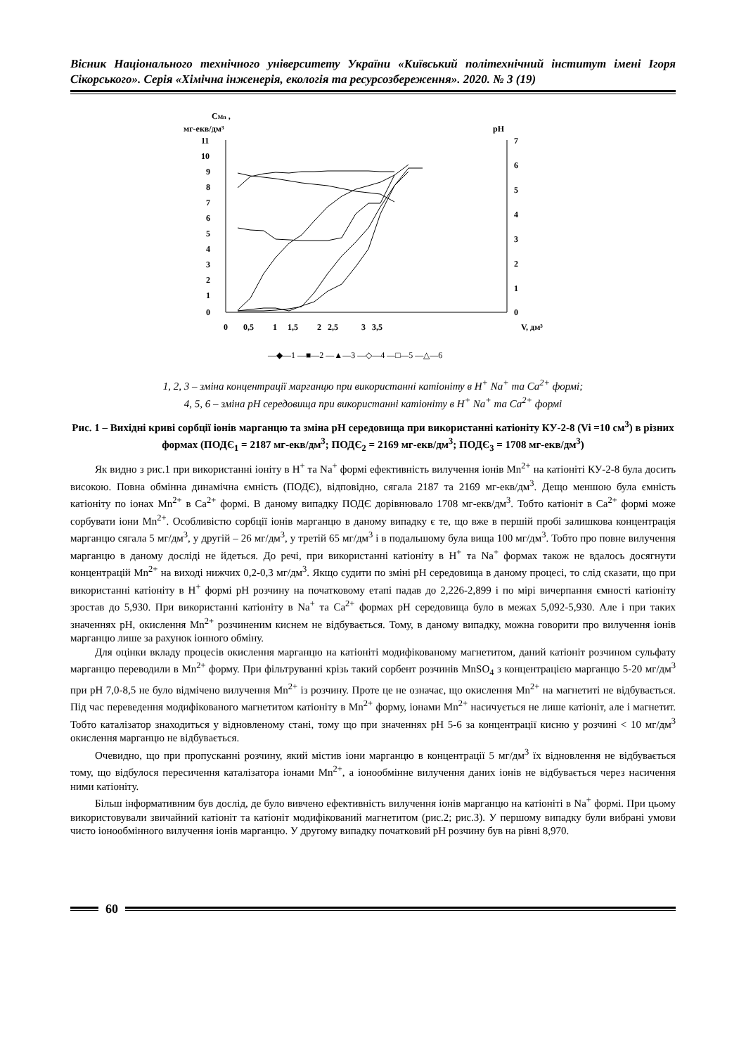Вісник Національного технічного університету України «Київський політехнічний інститут імені Ігоря Сікорського». Серія «Хімічна інженерія, екологія та ресурсозбереження». 2020. № 3 (19)
CMn ,
мг-екв/дм³
pH
11
10
9
8
7
6
5
4
3
2
1
0
7
6
5
4
3
2
1
0
0
0,5
1
1,5
2
2,5
3
3,5
V, дм³
—◆—1 —■—2 —▲—3 —◇—4 —□—5 —△—6
1, 2, 3 – зміна концентрації марганцю при використанні катіоніту в H<sup>+</sup> Na<sup>+</sup> та Ca<sup>2+</sup> формі;
4, 5, 6 – зміна рН середовища при використанні катіоніту в H<sup>+</sup> Na<sup>+</sup> та Ca<sup>2+</sup> формі
Рис. 1 – Вихідні криві сорбції іонів марганцю та зміна рН середовища при використанні катіоніту КУ-2-8 (Vi =10 см<sup>3</sup>) в різних формах (ПОДЄ<sub>1</sub> = 2187 мг-екв/дм<sup>3</sup>; ПОДЄ<sub>2</sub> = 2169 мг-екв/дм<sup>3</sup>; ПОДЄ<sub>3</sub> = 1708 мг-екв/дм<sup>3</sup>)
Як видно з рис.1 при використанні іоніту в H<sup>+</sup> та Na<sup>+</sup> формі ефективність вилучення іонів Mn<sup>2+</sup> на катіоніті КУ-2-8 була досить високою. Повна обмінна динамічна ємність (ПОДЄ), відповідно, сягала 2187 та 2169 мг-екв/дм<sup>3</sup>. Дещо меншою була ємність катіоніту по іонах Mn<sup>2+</sup> в Ca<sup>2+</sup> формі. В даному випадку ПОДЄ дорівнювало 1708 мг-екв/дм<sup>3</sup>. Тобто катіоніт в Ca<sup>2+</sup> формі може сорбувати іони Mn<sup>2+</sup>. Особливістю сорбції іонів марганцю в даному випадку є те, що вже в першій пробі залишкова концентрація марганцю сягала 5 мг/дм<sup>3</sup>, у другій – 26 мг/дм<sup>3</sup>, у третій 65 мг/дм<sup>3</sup> і в подальшому була вища 100 мг/дм<sup>3</sup>. Тобто про повне вилучення марганцю в даному досліді не йдеться. До речі, при використанні катіоніту в H<sup>+</sup> та Na<sup>+</sup> формах також не вдалось досягнути концентрацій Mn<sup>2+</sup> на виході нижчих 0,2-0,3 мг/дм<sup>3</sup>. Якщо судити по зміні рН середовища в даному процесі, то слід сказати, що при використанні катіоніту в H<sup>+</sup> формі рН розчину на початковому етапі падав до 2,226-2,899 і по мірі вичерпання ємності катіоніту зростав до 5,930. При використанні катіоніту в Na<sup>+</sup> та Ca<sup>2+</sup> формах рН середовища було в межах 5,092-5,930. Але і при таких значеннях рН, окислення Mn<sup>2+</sup> розчиненим киснем не відбувається. Тому, в даному випадку, можна говорити про вилучення іонів марганцю лише за рахунок іонного обміну.
Для оцінки вкладу процесів окислення марганцю на катіоніті модифікованому магнетитом, даний катіоніт розчином сульфату марганцю переводили в Mn<sup>2+</sup> форму. При фільтруванні крізь такий сорбент розчинів MnSO<sub>4</sub> з концентрацією марганцю 5-20 мг/дм<sup>3</sup> при рН 7,0-8,5 не було відмічено вилучення Mn<sup>2+</sup> із розчину. Проте це не означає, що окислення Mn<sup>2+</sup> на магнетиті не відбувається. Під час переведення модифікованого магнетитом катіоніту в Mn<sup>2+</sup> форму, іонами Mn<sup>2+</sup> насичується не лише катіоніт, але і магнетит. Тобто каталізатор знаходиться у відновленому стані, тому що при значеннях рН 5-6 за концентрації кисню у розчині < 10 мг/дм<sup>3</sup> окислення марганцю не відбувається.
Очевидно, що при пропусканні розчину, який містив іони марганцю в концентрації 5 мг/дм<sup>3</sup> їх відновлення не відбувається тому, що відбулося пересичення каталізатора іонами Mn<sup>2+</sup>, а іонообмінне вилучення даних іонів не відбувається через насичення ними катіоніту.
Більш інформативним був дослід, де було вивчено ефективність вилучення іонів марганцю на катіоніті в Na<sup>+</sup> формі. При цьому використовували звичайний катіоніт та катіоніт модифікований магнетитом (рис.2; рис.3). У першому випадку були вибрані умови чисто іонообмінного вилучення іонів марганцю. У другому випадку початковий рН розчину був на рівні 8,970.
60